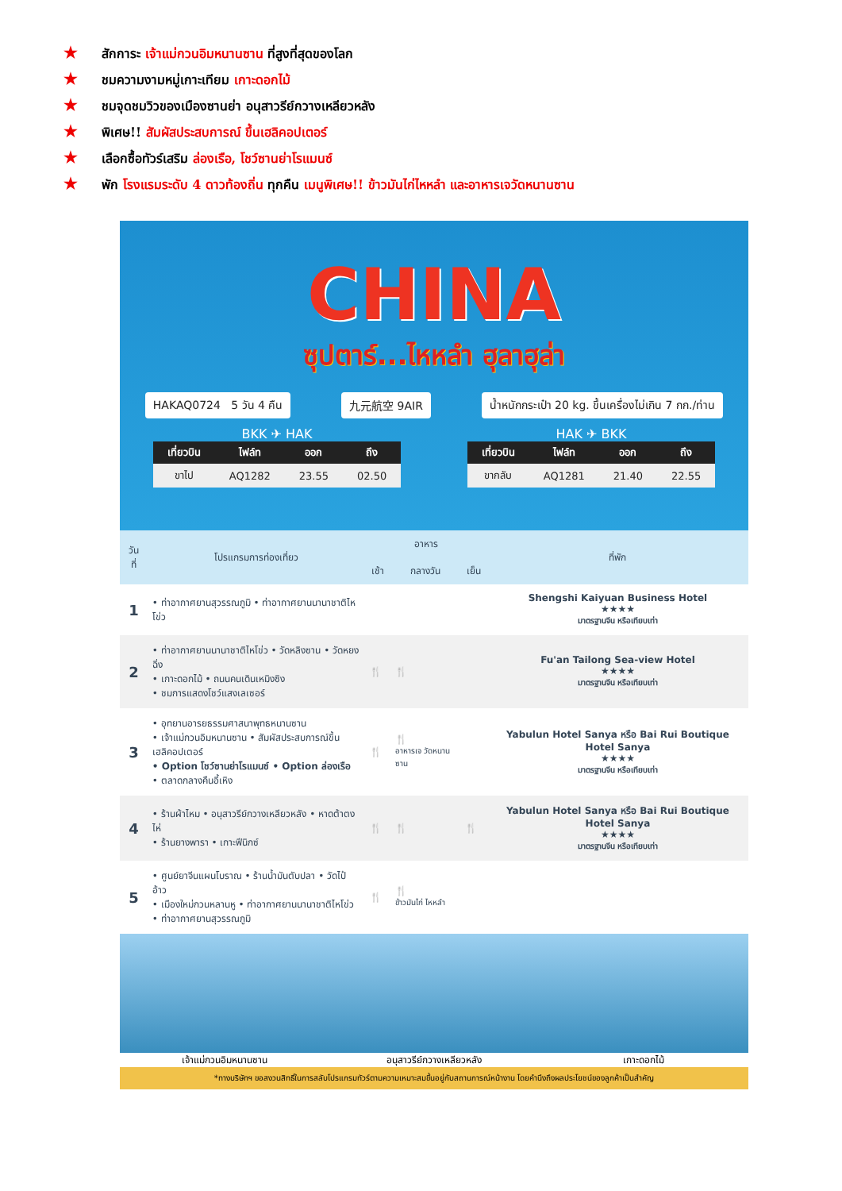★ สักการะ เจ้าแม่กวนอิมหนานซาน ที่สูงที่สุดของโลก
★ ชมความงามหมู่เกาะเทียม เกาะดอกไม้
★ ชมจุดชมวิวของเมืองซานย่า อนุสาวรีย์กวางเหลียวหลัง
★ พิเศษ!! สัมผัสประสบการณ์ ขึ้นเฮลิคอปเตอร์
★ เลือกซื้อทัวร์เสริม ล่องเรือ, โชว์ซานย่าโรแมนซ์
★ พัก โรงแรมระดับ 4 ดาวท้องถิ่น ทุกคืน เมนูพิเศษ!! ข้าวมันไก่ไหหลำ และอาหารเจวัดหนานซาน
CHINA
ซุปตาร์...ไหหลำ ฮุลาฮุล่า
HAKAQ0724 5 วัน 4 คืน 九元航空 9AIR น้ำหนักกระเป๋า 20 kg. ขึ้นเครื่องไม่เกิน 7 กก./ท่าน
BKK ✈ HAK
| เที่ยวบิน | ไฟล์ท | ออก | ถึง |
| --- | --- | --- | --- |
| ขาไป | AQ1282 | 23.55 | 02.50 |
HAK ✈ BKK
| เที่ยวบิน | ไฟล์ท | ออก | ถึง |
| --- | --- | --- | --- |
| ขากลับ | AQ1281 | 21.40 | 22.55 |
| วันที่ | โปรแกรมการท่องเที่ยว | อาหาร | | | ที่พัก |
| --- | --- | --- | --- | --- | --- |
| | | เช้า | กลางวัน | เย็น | |
| 1 | • ท่าอากาศยานสุวรรณภูมิ • ท่าอากาศยานนานาชาติไหโข่ว | | | | Shengshi Kaiyuan Business Hotel ★★★★ มาตรฐานจีน หรือเทียบเท่า |
| 2 | • ท่าอากาศยานนานาชาติไหโข่ว • วัดหลิงซาน • วัดหยงฉิ่ง • เกาะดอกไม้ • ถนนคนเดินเหมิงซิง • ชมการแสดงโชว์แสงเลเซอร์ | 🍴 | 🍴 | | Fu'an Tailong Sea-view Hotel ★★★★ มาตรฐานจีน หรือเทียบเท่า |
| 3 | • อุทยานอารยธรรมศาสนาพุทธหนานซาน • เจ้าแม่กวนอิมหนานซาน • สัมผัสประสบการณ์ขึ้นเฮลิคอปเตอร์ • Option โชว์ซานย่าโรแมนซ์ • Option ล่องเรือ • ตลาดกลางคืนอี้เหิง | 🍴 | 🍴 อาหารเจ วัดหนานซาน | | Yabulun Hotel Sanya หรือ Bai Rui Boutique Hotel Sanya ★★★★ มาตรฐานจีน หรือเทียบเท่า |
| 4 | • ร้านผ้าไหม • อนุสาวรีย์กวางเหลียวหลัง • หาดต้าตงไห่ • ร้านยางพารา • เกาะฟีนิกซ์ | 🍴 | 🍴 | 🍴 | Yabulun Hotel Sanya หรือ Bai Rui Boutique Hotel Sanya ★★★★ มาตรฐานจีน หรือเทียบเท่า |
| 5 | • ศูนย์ยาจีนแผนโบราณ • ร้านน้ำมันตับปลา • วัดไป๋อ้าว • เมืองใหม่กวนหลานหู • ท่าอากาศยานนานาชาติไหโข่ว • ท่าอากาศยานสุวรรณภูมิ | 🍴 | 🍴 ข้าวมันไก่ ไหหลำ | | |
เจ้าแม่กวนอิมหนานซาน อนุสาวรีย์กวางเหลียวหลัง เกาะดอกไม้
*ทางบริษัทฯ ขอสงวนสิทธิ์ในการสลับโปรแกรมทัวร์ตามความเหมาะสมขึ้นอยู่กับสถานการณ์หน้างาน โดยคำนึงถึงผลประโยชน์ของลูกค้าเป็นสำคัญ